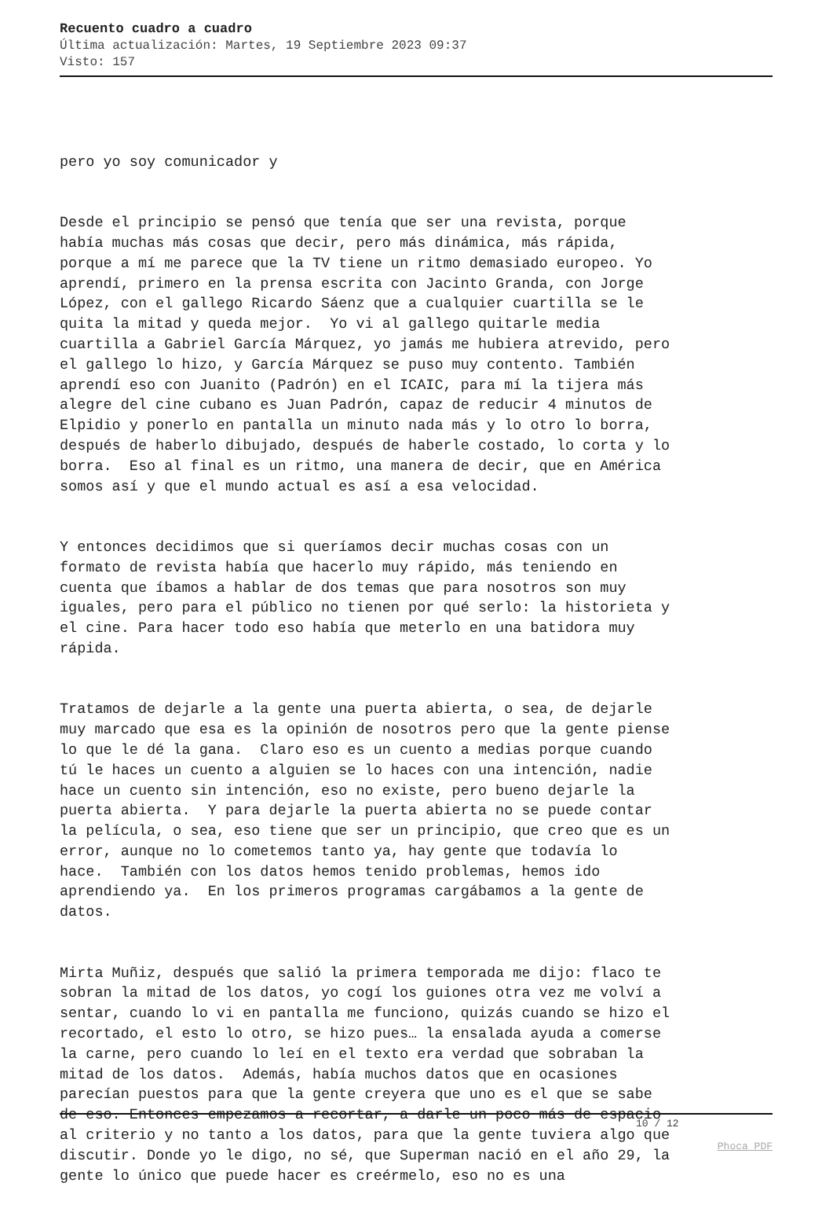Recuento cuadro a cuadro
Última actualización: Martes, 19 Septiembre 2023 09:37
Visto: 157
pero yo soy comunicador y
Desde el principio se pensó que tenía que ser una revista, porque había muchas más cosas que decir, pero más dinámica, más rápida, porque a mí me parece que la TV tiene un ritmo demasiado europeo. Yo aprendí, primero en la prensa escrita con Jacinto Granda, con Jorge López, con el gallego Ricardo Sáenz que a cualquier cuartilla se le quita la mitad y queda mejor. Yo vi al gallego quitarle media cuartilla a Gabriel García Márquez, yo jamás me hubiera atrevido, pero el gallego lo hizo, y García Márquez se puso muy contento. También aprendí eso con Juanito (Padrón) en el ICAIC, para mí la tijera más alegre del cine cubano es Juan Padrón, capaz de reducir 4 minutos de Elpidio y ponerlo en pantalla un minuto nada más y lo otro lo borra, después de haberlo dibujado, después de haberle costado, lo corta y lo borra. Eso al final es un ritmo, una manera de decir, que en América somos así y que el mundo actual es así a esa velocidad.
Y entonces decidimos que si queríamos decir muchas cosas con un formato de revista había que hacerlo muy rápido, más teniendo en cuenta que íbamos a hablar de dos temas que para nosotros son muy iguales, pero para el público no tienen por qué serlo: la historieta y el cine. Para hacer todo eso había que meterlo en una batidora muy rápida.
Tratamos de dejarle a la gente una puerta abierta, o sea, de dejarle muy marcado que esa es la opinión de nosotros pero que la gente piense lo que le dé la gana. Claro eso es un cuento a medias porque cuando tú le haces un cuento a alguien se lo haces con una intención, nadie hace un cuento sin intención, eso no existe, pero bueno dejarle la puerta abierta. Y para dejarle la puerta abierta no se puede contar la película, o sea, eso tiene que ser un principio, que creo que es un error, aunque no lo cometemos tanto ya, hay gente que todavía lo hace. También con los datos hemos tenido problemas, hemos ido aprendiendo ya. En los primeros programas cargábamos a la gente de datos.
Mirta Muñiz, después que salió la primera temporada me dijo: flaco te sobran la mitad de los datos, yo cogí los guiones otra vez me volví a sentar, cuando lo vi en pantalla me funciono, quizás cuando se hizo el recortado, el esto lo otro, se hizo pues… la ensalada ayuda a comerse la carne, pero cuando lo leí en el texto era verdad que sobraban la mitad de los datos. Además, había muchos datos que en ocasiones parecían puestos para que la gente creyera que uno es el que se sabe de eso. Entonces empezamos a recortar, a darle un poco más de espacio al criterio y no tanto a los datos, para que la gente tuviera algo que discutir. Donde yo le digo, no sé, que Superman nació en el año 29, la gente lo único que puede hacer es creérmelo, eso no es una
10 / 12
Phoca PDF